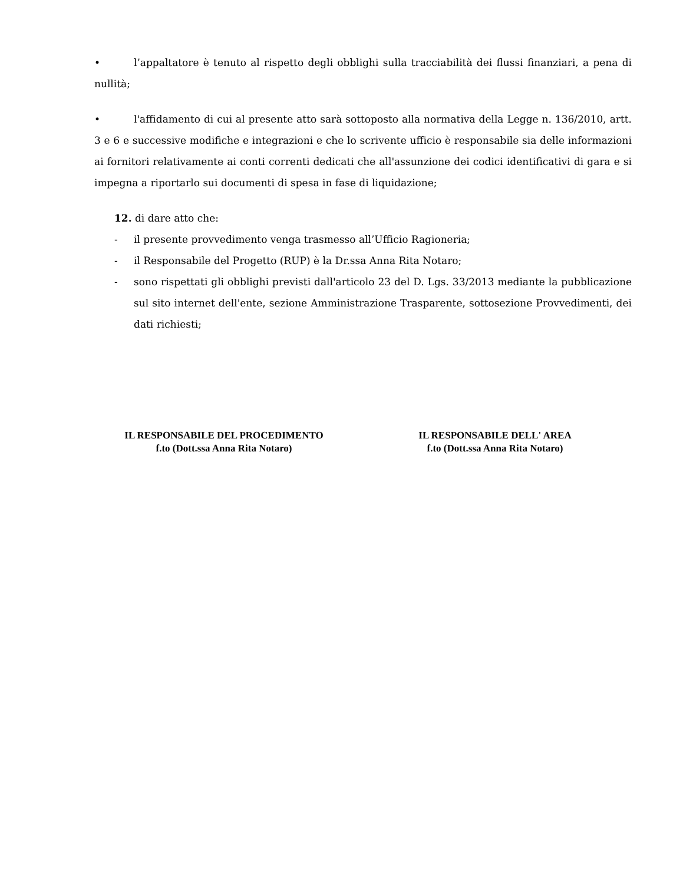• l’appaltatore è tenuto al rispetto degli obblighi sulla tracciabilità dei flussi finanziari, a pena di nullità;
• l'affidamento di cui al presente atto sarà sottoposto alla normativa della Legge n. 136/2010, artt. 3 e 6 e successive modifiche e integrazioni e che lo scrivente ufficio è responsabile sia delle informazioni ai fornitori relativamente ai conti correnti dedicati che all'assunzione dei codici identificativi di gara e si impegna a riportarlo sui documenti di spesa in fase di liquidazione;
12. di dare atto che:
- il presente provvedimento venga trasmesso all’Ufficio Ragioneria;
- il Responsabile del Progetto (RUP) è la Dr.ssa Anna Rita Notaro;
- sono rispettati gli obblighi previsti dall'articolo 23 del D. Lgs. 33/2013 mediante la pubblicazione sul sito internet dell'ente, sezione Amministrazione Trasparente, sottosezione Provvedimenti, dei dati richiesti;
IL RESPONSABILE DEL PROCEDIMENTO
f.to (Dott.ssa Anna Rita Notaro)
IL RESPONSABILE DELL' AREA
f.to (Dott.ssa Anna Rita Notaro)